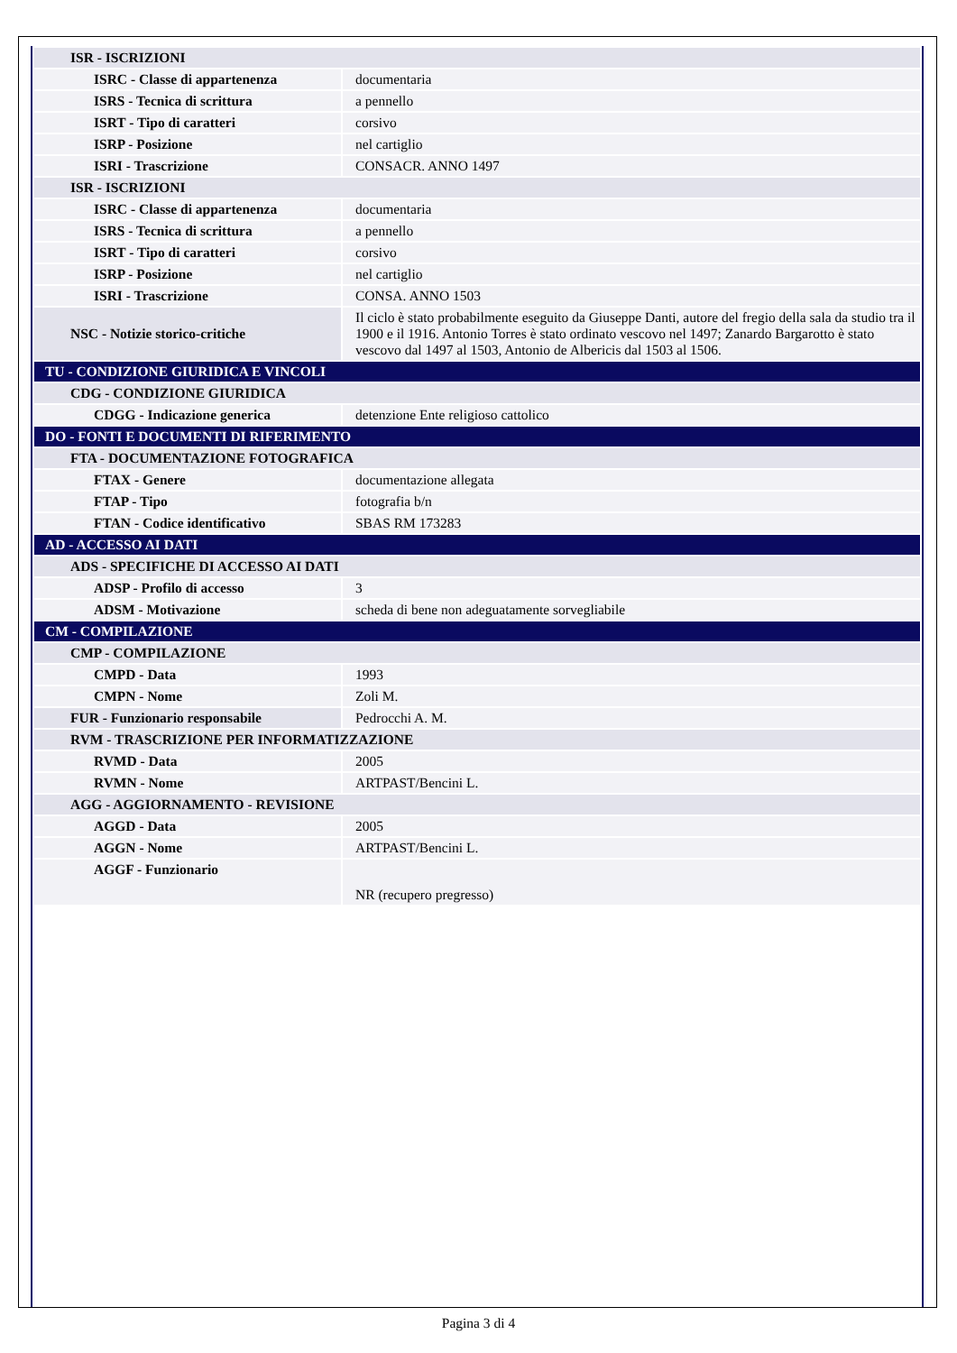| ISR - ISCRIZIONI | |
| ISRC - Classe di appartenenza | documentaria |
| ISRS - Tecnica di scrittura | a pennello |
| ISRT - Tipo di caratteri | corsivo |
| ISRP - Posizione | nel cartiglio |
| ISRI - Trascrizione | CONSACR. ANNO 1497 |
| ISR - ISCRIZIONI | |
| ISRC - Classe di appartenenza | documentaria |
| ISRS - Tecnica di scrittura | a pennello |
| ISRT - Tipo di caratteri | corsivo |
| ISRP - Posizione | nel cartiglio |
| ISRI - Trascrizione | CONSA. ANNO 1503 |
| NSC - Notizie storico-critiche | Il ciclo è stato probabilmente eseguito da Giuseppe Danti, autore del fregio della sala da studio tra il 1900 e il 1916. Antonio Torres è stato ordinato vescovo nel 1497; Zanardo Bargarotto è stato vescovo dal 1497 al 1503, Antonio de Albericis dal 1503 al 1506. |
| TU - CONDIZIONE GIURIDICA E VINCOLI | |
| CDG - CONDIZIONE GIURIDICA | |
| CDGG - Indicazione generica | detenzione Ente religioso cattolico |
| DO - FONTI E DOCUMENTI DI RIFERIMENTO | |
| FTA - DOCUMENTAZIONE FOTOGRAFICA | |
| FTAX - Genere | documentazione allegata |
| FTAP - Tipo | fotografia b/n |
| FTAN - Codice identificativo | SBAS RM 173283 |
| AD - ACCESSO AI DATI | |
| ADS - SPECIFICHE DI ACCESSO AI DATI | |
| ADSP - Profilo di accesso | 3 |
| ADSM - Motivazione | scheda di bene non adeguatamente sorvegliabile |
| CM - COMPILAZIONE | |
| CMP - COMPILAZIONE | |
| CMPD - Data | 1993 |
| CMPN - Nome | Zoli M. |
| FUR - Funzionario responsabile | Pedrocchi A. M. |
| RVM - TRASCRIZIONE PER INFORMATIZZAZIONE | |
| RVMD - Data | 2005 |
| RVMN - Nome | ARTPAST/Bencini L. |
| AGG - AGGIORNAMENTO - REVISIONE | |
| AGGD - Data | 2005 |
| AGGN - Nome | ARTPAST/Bencini L. |
| AGGF - Funzionario | NR (recupero pregresso) |
Pagina 3 di 4